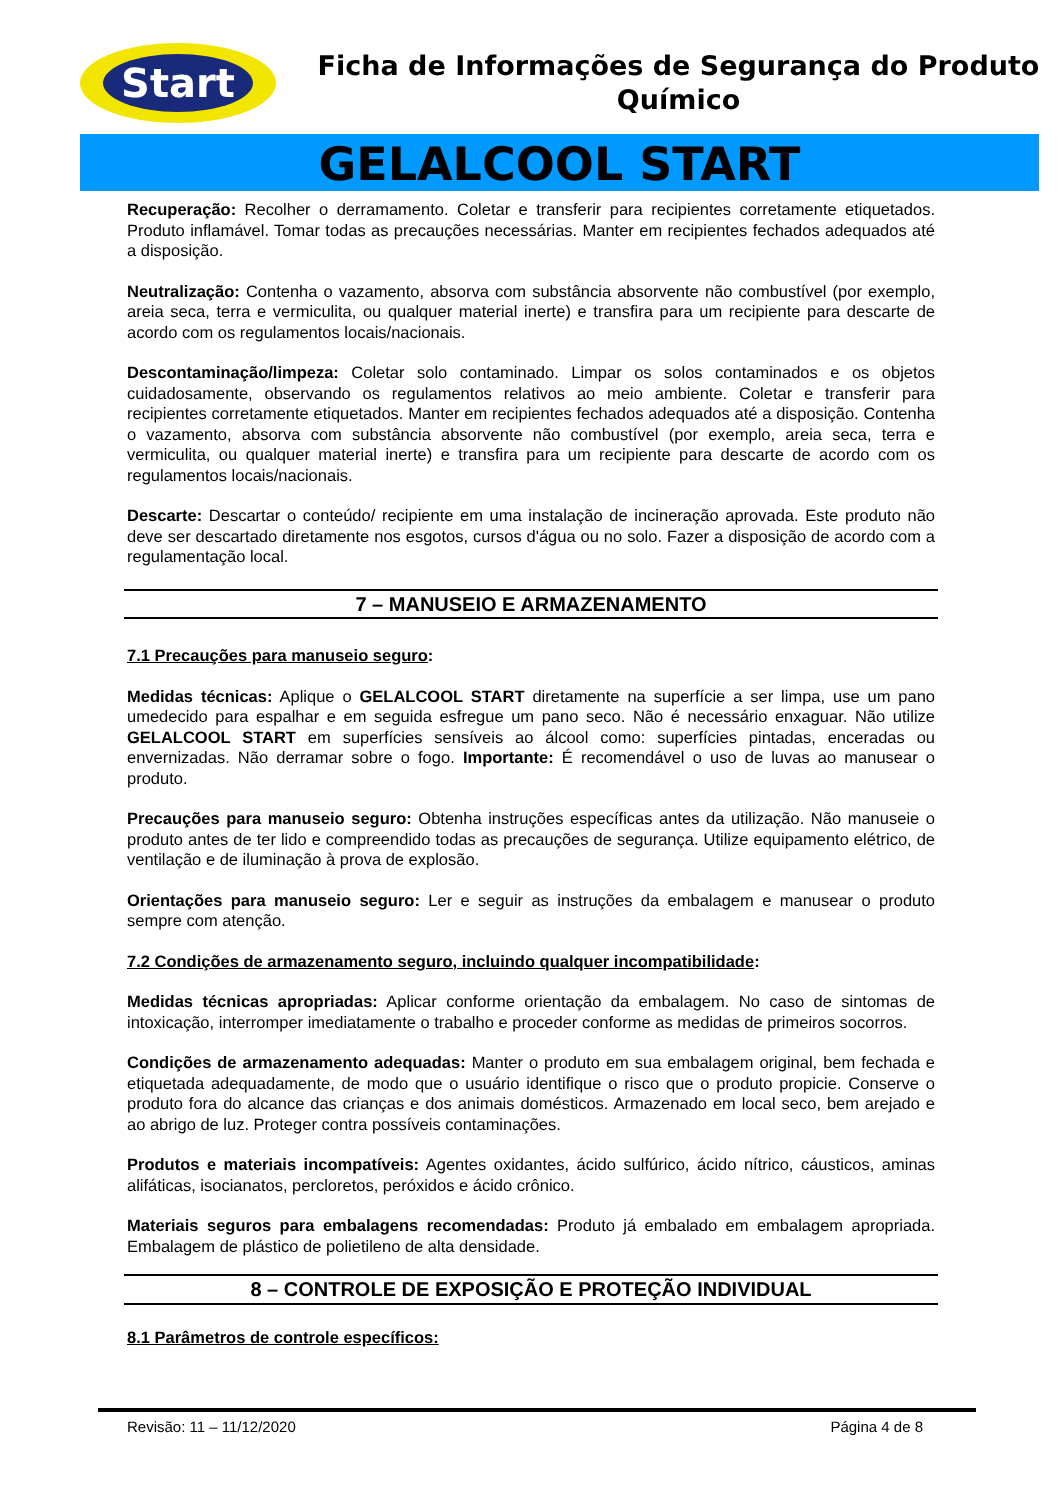Start
Ficha de Informações de Segurança do Produto Químico
GELALCOOL START
Recuperação: Recolher o derramamento. Coletar e transferir para recipientes corretamente etiquetados. Produto inflamável. Tomar todas as precauções necessárias. Manter em recipientes fechados adequados até a disposição.
Neutralização: Contenha o vazamento, absorva com substância absorvente não combustível (por exemplo, areia seca, terra e vermiculita, ou qualquer material inerte) e transfira para um recipiente para descarte de acordo com os regulamentos locais/nacionais.
Descontaminação/limpeza: Coletar solo contaminado. Limpar os solos contaminados e os objetos cuidadosamente, observando os regulamentos relativos ao meio ambiente. Coletar e transferir para recipientes corretamente etiquetados. Manter em recipientes fechados adequados até a disposição. Contenha o vazamento, absorva com substância absorvente não combustível (por exemplo, areia seca, terra e vermiculita, ou qualquer material inerte) e transfira para um recipiente para descarte de acordo com os regulamentos locais/nacionais.
Descarte: Descartar o conteúdo/ recipiente em uma instalação de incineração aprovada. Este produto não deve ser descartado diretamente nos esgotos, cursos d'água ou no solo. Fazer a disposição de acordo com a regulamentação local.
7 – MANUSEIO E ARMAZENAMENTO
7.1 Precauções para manuseio seguro:
Medidas técnicas: Aplique o GELALCOOL START diretamente na superfície a ser limpa, use um pano umedecido para espalhar e em seguida esfregue um pano seco. Não é necessário enxaguar. Não utilize GELALCOOL START em superfícies sensíveis ao álcool como: superfícies pintadas, enceradas ou envernizadas. Não derramar sobre o fogo. Importante: É recomendável o uso de luvas ao manusear o produto.
Precauções para manuseio seguro: Obtenha instruções específicas antes da utilização. Não manuseie o produto antes de ter lido e compreendido todas as precauções de segurança. Utilize equipamento elétrico, de ventilação e de iluminação à prova de explosão.
Orientações para manuseio seguro: Ler e seguir as instruções da embalagem e manusear o produto sempre com atenção.
7.2 Condições de armazenamento seguro, incluindo qualquer incompatibilidade:
Medidas técnicas apropriadas: Aplicar conforme orientação da embalagem. No caso de sintomas de intoxicação, interromper imediatamente o trabalho e proceder conforme as medidas de primeiros socorros.
Condições de armazenamento adequadas: Manter o produto em sua embalagem original, bem fechada e etiquetada adequadamente, de modo que o usuário identifique o risco que o produto propicie. Conserve o produto fora do alcance das crianças e dos animais domésticos. Armazenado em local seco, bem arejado e ao abrigo de luz. Proteger contra possíveis contaminações.
Produtos e materiais incompatíveis: Agentes oxidantes, ácido sulfúrico, ácido nítrico, cáusticos, aminas alifáticas, isocianatos, percloretos, peróxidos e ácido crônico.
Materiais seguros para embalagens recomendadas: Produto já embalado em embalagem apropriada. Embalagem de plástico de polietileno de alta densidade.
8 – CONTROLE DE EXPOSIÇÃO E PROTEÇÃO INDIVIDUAL
8.1 Parâmetros de controle específicos:
Revisão: 11 – 11/12/2020 Página 4 de 8